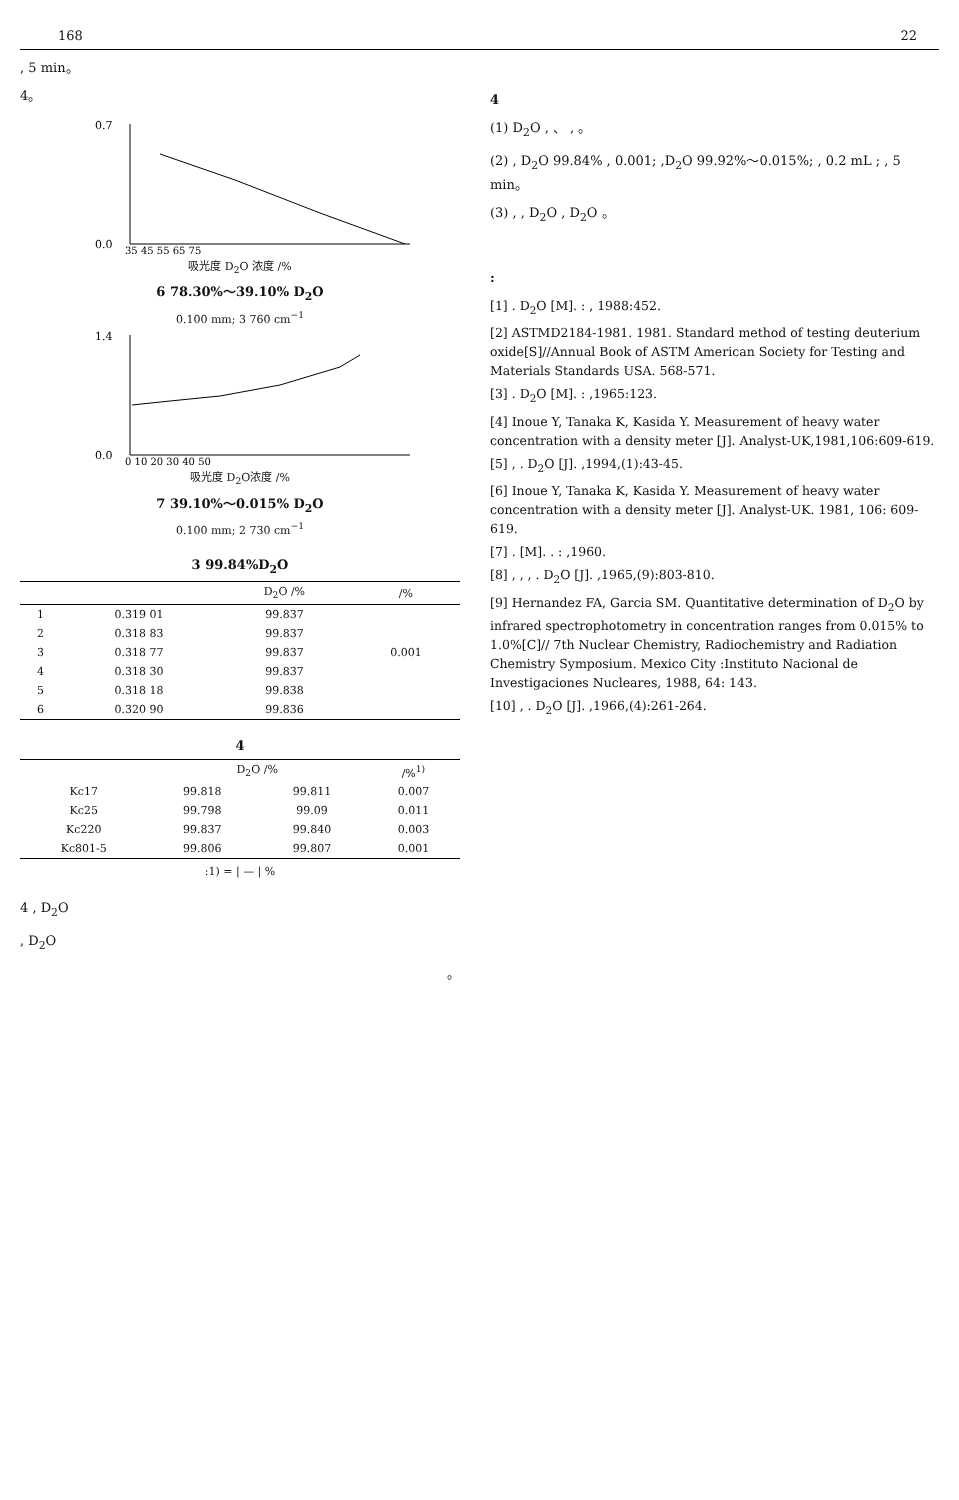168 22
, 5 min。
4。
0.7
0.0
35 45 55 65 75
吸光度 D<sub>2</sub>O 浓度 /%
6 78.30%～39.10% D<sub>2</sub>O
0.100 mm; 3 760 cm<sup>−1</sup>
1.4
0.0
0 10 20 30 40 50
吸光度 D<sub>2</sub>O浓度 /%
7 39.10%～0.015% D<sub>2</sub>O
0.100 mm; 2 730 cm<sup>−1</sup>
3 99.84%D<sub>2</sub>O
| | | D<sub>2</sub>O /% | /% |
| --- | --- | --- | --- |
| 1 | 0.319 01 | 99.837 | |
| 2 | 0.318 83 | 99.837 | |
| 3 | 0.318 77 | 99.837 | 0.001 |
| 4 | 0.318 30 | 99.837 | |
| 5 | 0.318 18 | 99.838 | |
| 6 | 0.320 90 | 99.836 | |
4
| | D<sub>2</sub>O /% | | /%<sup>1)</sup> |
| --- | --- | --- | --- |
| Kc17 | 99.818 | 99.811 | 0.007 |
| Kc25 | 99.798 | 99.09 | 0.011 |
| Kc220 | 99.837 | 99.840 | 0.003 |
| Kc801-5 | 99.806 | 99.807 | 0.001 |
:1) = | — | %
4 , D<sub>2</sub>O
, D<sub>2</sub>O
。
4
(1) D<sub>2</sub>O , 、 , 。
(2) , D<sub>2</sub>O 99.84% , 0.001; ,D<sub>2</sub>O 99.92%～0.015%; , 0.2 mL ; , 5 min。
(3) , , D<sub>2</sub>O , D<sub>2</sub>O 。
:
[1] . D<sub>2</sub>O [M]. : , 1988:452.
[2] ASTMD2184-1981. 1981. Standard method of testing deuterium oxide[S]//Annual Book of ASTM American Society for Testing and Materials Standards USA. 568-571.
[3] . D<sub>2</sub>O [M]. : ,1965:123.
[4] Inoue Y, Tanaka K, Kasida Y. Measurement of heavy water concentration with a density meter [J]. Analyst-UK,1981,106:609-619.
[5] , . D<sub>2</sub>O [J]. ,1994,(1):43-45.
[6] Inoue Y, Tanaka K, Kasida Y. Measurement of heavy water concentration with a density meter [J]. Analyst-UK. 1981, 106: 609-619.
[7] . [M]. . : ,1960.
[8] , , , . D<sub>2</sub>O [J]. ,1965,(9):803-810.
[9] Hernandez FA, Garcia SM. Quantitative determination of D<sub>2</sub>O by infrared spectrophotometry in concentration ranges from 0.015% to 1.0%[C]// 7th Nuclear Chemistry, Radiochemistry and Radiation Chemistry Symposium. Mexico City :Instituto Nacional de Investigaciones Nucleares, 1988, 64: 143.
[10] , . D<sub>2</sub>O [J]. ,1966,(4):261-264.